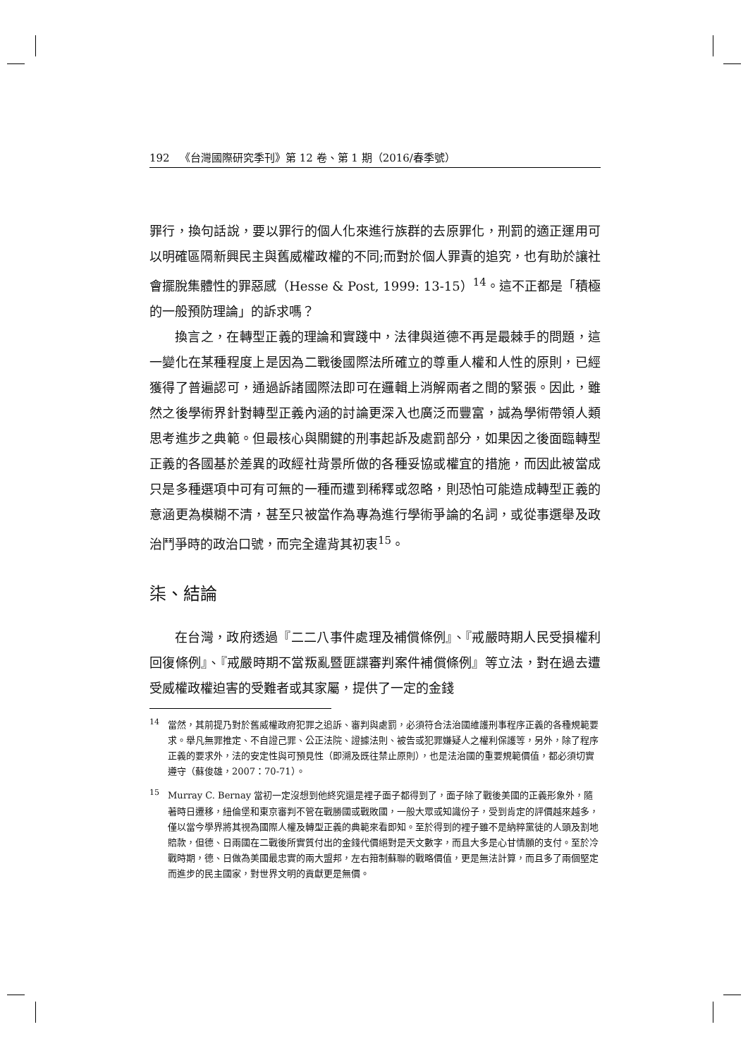192 《台灣國際研究季刊》第 12 卷、第 1 期（2016/春季號）
罪行，換句話說，要以罪行的個人化來進行族群的去原罪化，刑罰的適正運用可以明確區隔新興民主與舊威權政權的不同;而對於個人罪責的追究，也有助於讓社會擺脫集體性的罪惡感（Hesse & Post, 1999: 13-15）<sup>14</sup>。這不正都是「積極的一般預防理論」的訴求嗎？
換言之，在轉型正義的理論和實踐中，法律與道德不再是最棘手的問題，這一變化在某種程度上是因為二戰後國際法所確立的尊重人權和人性的原則，已經獲得了普遍認可，通過訴諸國際法即可在邏輯上消解兩者之間的緊張。因此，雖然之後學術界針對轉型正義內涵的討論更深入也廣泛而豐富，誠為學術帶領人類思考進步之典範。但最核心與關鍵的刑事起訴及處罰部分，如果因之後面臨轉型正義的各國基於差異的政經社背景所做的各種妥協或權宜的措施，而因此被當成只是多種選項中可有可無的一種而遭到稀釋或忽略，則恐怕可能造成轉型正義的意涵更為模糊不清，甚至只被當作為專為進行學術爭論的名詞，或從事選舉及政治鬥爭時的政治口號，而完全違背其初衷<sup>15</sup>。
柒、結論
在台灣，政府透過『二二八事件處理及補償條例』、『戒嚴時期人民受損權利回復條例』、『戒嚴時期不當叛亂暨匪諜審判案件補償條例』等立法，對在過去遭受威權政權迫害的受難者或其家屬，提供了一定的金錢
<sup>14</sup> 當然，其前提乃對於舊威權政府犯罪之追訴、審判與處罰，必須符合法治國維護刑事程序正義的各種規範要求。舉凡無罪推定、不自證己罪、公正法院、證據法則、被告或犯罪嫌疑人之權利保護等，另外，除了程序正義的要求外，法的安定性與可預見性（即溯及既往禁止原則），也是法治國的重要規範價值，都必須切實遵守（蘇俊雄，2007：70-71）。
<sup>15</sup> Murray C. Bernay 當初一定沒想到他終究還是裡子面子都得到了，面子除了戰後美國的正義形象外，隨著時日遷移，紐倫堡和東京審判不管在戰勝國或戰敗國，一般大眾或知識份子，受到肯定的評價越來越多，僅以當今學界將其視為國際人權及轉型正義的典範來看即知。至於得到的裡子雖不是納粹黨徒的人頭及割地賠款，但德、日兩國在二戰後所實質付出的金錢代價絕對是天文數字，而且大多是心甘情願的支付。至於冷戰時期，德、日做為美國最忠實的兩大盟邦，左右箝制蘇聯的戰略價值，更是無法計算，而且多了兩個堅定而進步的民主國家，對世界文明的貢獻更是無價。